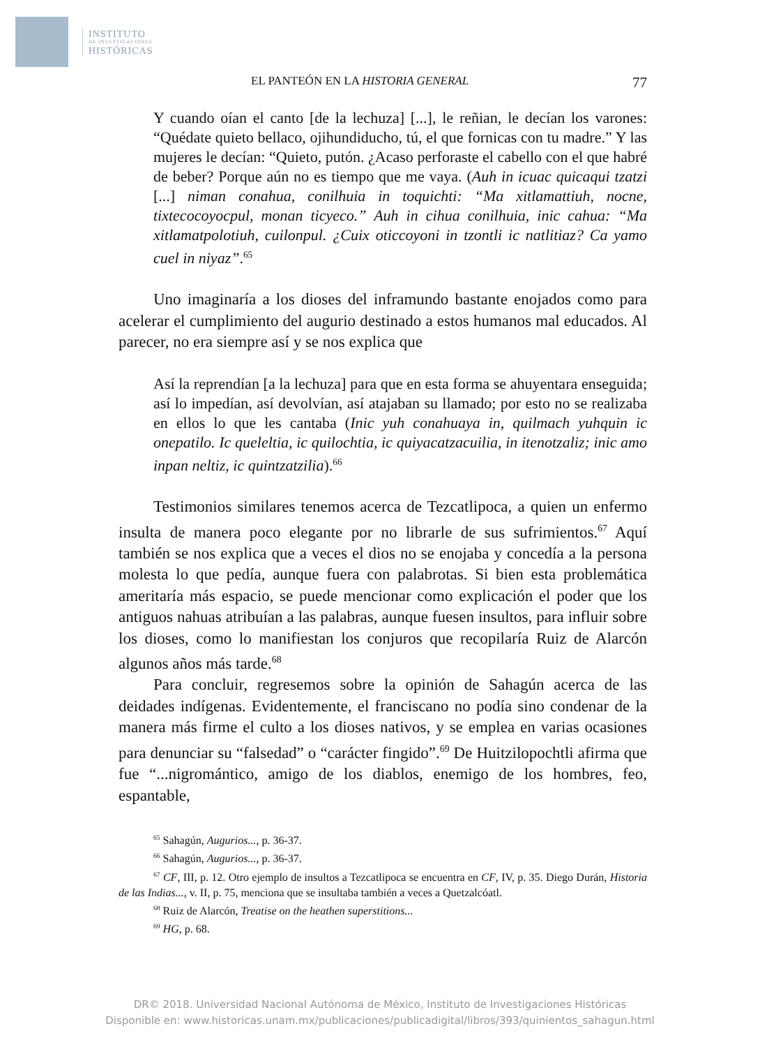INSTITUTO
DE INVESTIGACIONES
HISTÓRICAS
EL PANTEÓN EN LA HISTORIA GENERAL 77
Y cuando oían el canto [de la lechuza] [...], le reñian, le decían los varones: “Quédate quieto bellaco, ojihundiducho, tú, el que fornicas con tu madre.” Y las mujeres le decían: “Quieto, putón. ¿Acaso perforaste el cabello con el que habré de beber? Porque aún no es tiempo que me vaya. (Auh in icuac quicaqui tzatzi [...] niman conahua, conilhuia in toquichti: “Ma xitlamattiuh, nocne, tixtecocoyocpul, monan ticyeco.” Auh in cihua conilhuia, inic cahua: “Ma xitlamatpolotiuh, cuilonpul. ¿Cuix oticcoyoni in tzontli ic natlitiaz? Ca yamo cuel in niyaz”.<sup>65</sup>
Uno imaginaría a los dioses del inframundo bastante enojados como para acelerar el cumplimiento del augurio destinado a estos humanos mal educados. Al parecer, no era siempre así y se nos explica que
Así la reprendían [a la lechuza] para que en esta forma se ahuyentara enseguida; así lo impedían, así devolvían, así atajaban su llamado; por esto no se realizaba en ellos lo que les cantaba (Inic yuh conahuaya in, quilmach yuhquin ic onepatilo. Ic queleltia, ic quilochtia, ic quiyacatzacuilia, in itenotzaliz; inic amo inpan neltiz, ic quintzatzilia).<sup>66</sup>
Testimonios similares tenemos acerca de Tezcatlipoca, a quien un enfermo insulta de manera poco elegante por no librarle de sus sufrimientos.<sup>67</sup> Aquí también se nos explica que a veces el dios no se enojaba y concedía a la persona molesta lo que pedía, aunque fuera con palabrotas. Si bien esta problemática ameritaría más espacio, se puede mencionar como explicación el poder que los antiguos nahuas atribuían a las palabras, aunque fuesen insultos, para influir sobre los dioses, como lo manifiestan los conjuros que recopilaría Ruiz de Alarcón algunos años más tarde.<sup>68</sup>
Para concluir, regresemos sobre la opinión de Sahagún acerca de las deidades indígenas. Evidentemente, el franciscano no podía sino condenar de la manera más firme el culto a los dioses nativos, y se emplea en varias ocasiones para denunciar su “falsedad” o “carácter fingido”.<sup>69</sup> De Huitzilopochtli afirma que fue “...nigromántico, amigo de los diablos, enemigo de los hombres, feo, espantable,
<sup>65</sup> Sahagún, Augurios..., p. 36-37.
<sup>66</sup> Sahagún, Augurios..., p. 36-37.
<sup>67</sup> CF, III, p. 12. Otro ejemplo de insultos a Tezcatlipoca se encuentra en CF, IV, p. 35. Diego Durán, Historia de las Indias..., v. II, p. 75, menciona que se insultaba también a veces a Quetzalcóatl.
<sup>68</sup> Ruiz de Alarcón, Treatise on the heathen superstitions...
<sup>69</sup> HG, p. 68.
DR© 2018. Universidad Nacional Autónoma de México, Instituto de Investigaciones Históricas
Disponible en: www.historicas.unam.mx/publicaciones/publicadigital/libros/393/quinientos_sahagun.html